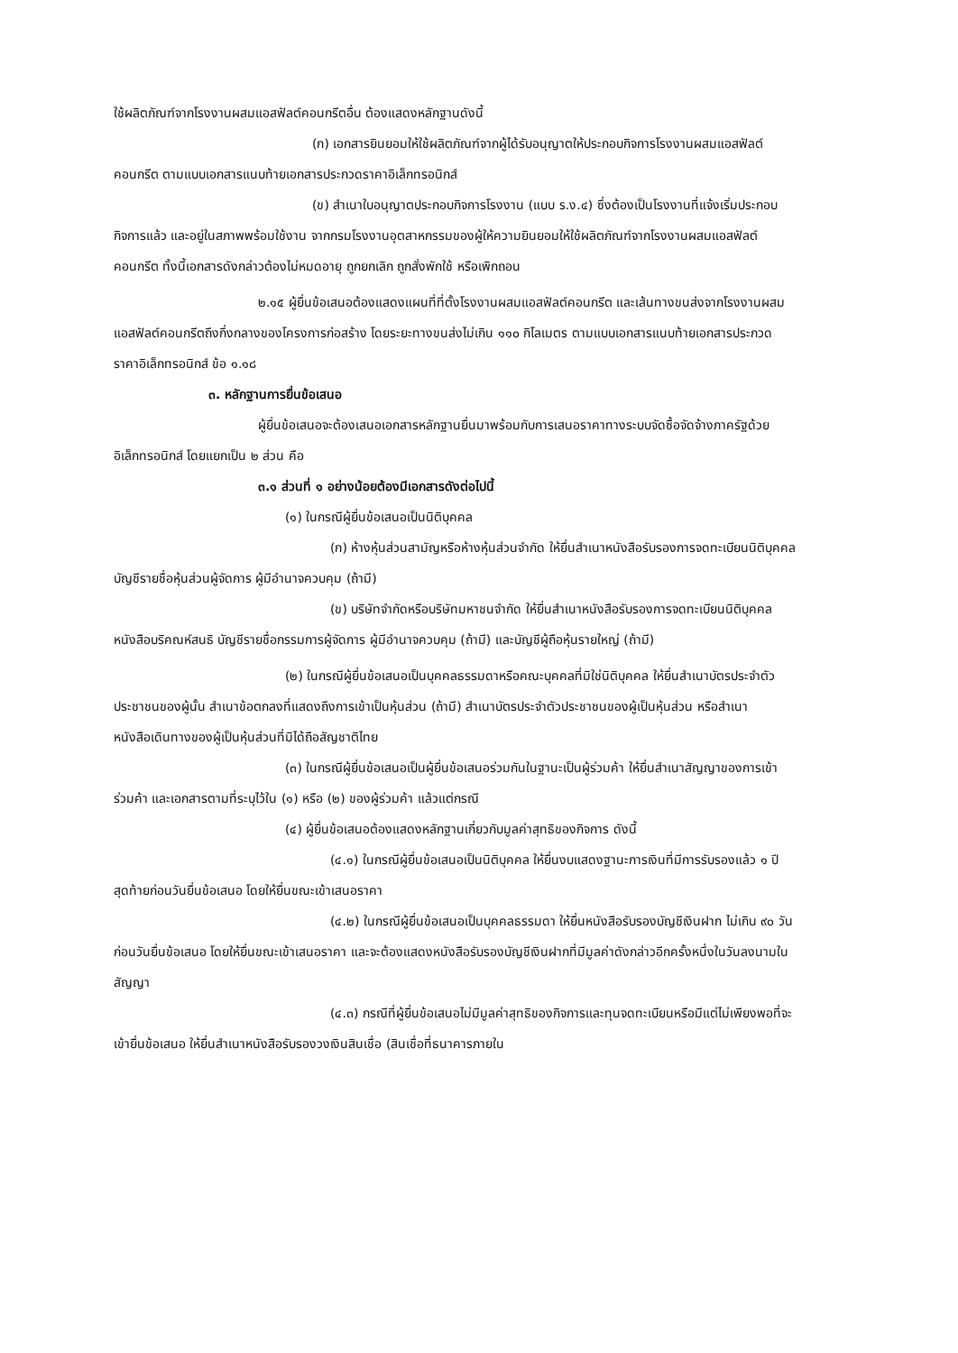ใช้ผลิตภัณฑ์จากโรงงานผสมแอสฟัลต์คอนกรีตอื่น ต้องแสดงหลักฐานดังนี้
(ก) เอกสารยินยอมให้ใช้ผลิตภัณฑ์จากผู้ได้รับอนุญาตให้ประกอบกิจการโรงงานผสมแอสฟัลต์คอนกรีต ตามแบบเอกสารแนบท้ายเอกสารประกวดราคาอิเล็กทรอนิกส์
(ข) สำเนาใบอนุญาตประกอบกิจการโรงงาน (แบบ ร.ง.๔) ซึ่งต้องเป็นโรงงานที่แจ้งเริ่มประกอบกิจการแล้ว และอยู่ในสภาพพร้อมใช้งาน จากกรมโรงงานอุตสาหกรรมของผู้ให้ความยินยอมให้ใช้ผลิตภัณฑ์จากโรงงานผสมแอสฟัลต์คอนกรีต ทั้งนี้เอกสารดังกล่าวต้องไม่หมดอายุ ถูกยกเลิก ถูกสั่งพักใช้ หรือเพิกถอน
๒.๑๕ ผู้ยื่นข้อเสนอต้องแสดงแผนที่ที่ตั้งโรงงานผสมแอสฟัลต์คอนกรีต และเส้นทางขนส่งจากโรงงานผสมแอสฟัลต์คอนกรีตถึงกึ่งกลางของโครงการก่อสร้าง โดยระยะทางขนส่งไม่เกิน ๑๑๐ กิโลเมตร ตามแบบเอกสารแนบท้ายเอกสารประกวดราคาอิเล็กทรอนิกส์ ข้อ ๑.๑๘
๓. หลักฐานการยื่นข้อเสนอ
ผู้ยื่นข้อเสนอจะต้องเสนอเอกสารหลักฐานยื่นมาพร้อมกับการเสนอราคาทางระบบจัดซื้อจัดจ้างภาครัฐด้วยอิเล็กทรอนิกส์ โดยแยกเป็น ๒ ส่วน คือ
๓.๑ ส่วนที่ ๑ อย่างน้อยต้องมีเอกสารดังต่อไปนี้
(๑) ในกรณีผู้ยื่นข้อเสนอเป็นนิติบุคคล
(ก) ห้างหุ้นส่วนสามัญหรือห้างหุ้นส่วนจำกัด ให้ยื่นสำเนาหนังสือรับรองการจดทะเบียนนิติบุคคล บัญชีรายชื่อหุ้นส่วนผู้จัดการ ผู้มีอำนาจควบคุม (ถ้ามี)
(ข) บริษัทจำกัดหรือบริษัทมหาชนจำกัด ให้ยื่นสำเนาหนังสือรับรองการจดทะเบียนนิติบุคคล หนังสือบริคณห์สนธิ บัญชีรายชื่อกรรมการผู้จัดการ ผู้มีอำนาจควบคุม (ถ้ามี) และบัญชีผู้ถือหุ้นรายใหญ่ (ถ้ามี)
(๒) ในกรณีผู้ยื่นข้อเสนอเป็นบุคคลธรรมดาหรือคณะบุคคลที่มิใช่นิติบุคคล ให้ยื่นสำเนาบัตรประจำตัวประชาชนของผู้นั้น สำเนาข้อตกลงที่แสดงถึงการเข้าเป็นหุ้นส่วน (ถ้ามี) สำเนาบัตรประจำตัวประชาชนของผู้เป็นหุ้นส่วน หรือสำเนาหนังสือเดินทางของผู้เป็นหุ้นส่วนที่มิได้ถือสัญชาติไทย
(๓) ในกรณีผู้ยื่นข้อเสนอเป็นผู้ยื่นข้อเสนอร่วมกันในฐานะเป็นผู้ร่วมค้า ให้ยื่นสำเนาสัญญาของการเข้าร่วมค้า และเอกสารตามที่ระบุไว้ใน (๑) หรือ (๒) ของผู้ร่วมค้า แล้วแต่กรณี
(๔) ผู้ยื่นข้อเสนอต้องแสดงหลักฐานเกี่ยวกับมูลค่าสุทธิของกิจการ ดังนี้
(๔.๑) ในกรณีผู้ยื่นข้อเสนอเป็นนิติบุคคล ให้ยื่นงบแสดงฐานะการเงินที่มีการรับรองแล้ว ๑ ปีสุดท้ายก่อนวันยื่นข้อเสนอ โดยให้ยื่นขณะเข้าเสนอราคา
(๔.๒) ในกรณีผู้ยื่นข้อเสนอเป็นบุคคลธรรมดา ให้ยื่นหนังสือรับรองบัญชีเงินฝาก ไม่เกิน ๙๐ วัน ก่อนวันยื่นข้อเสนอ โดยให้ยื่นขณะเข้าเสนอราคา และจะต้องแสดงหนังสือรับรองบัญชีเงินฝากที่มีมูลค่าดังกล่าวอีกครั้งหนึ่งในวันลงนามในสัญญา
(๔.๓) กรณีที่ผู้ยื่นข้อเสนอไม่มีมูลค่าสุทธิของกิจการและทุนจดทะเบียนหรือมีแต่ไม่เพียงพอที่จะเข้ายื่นข้อเสนอ ให้ยื่นสำเนาหนังสือรับรองวงเงินสินเชื่อ (สินเชื่อที่ธนาคารภายใน